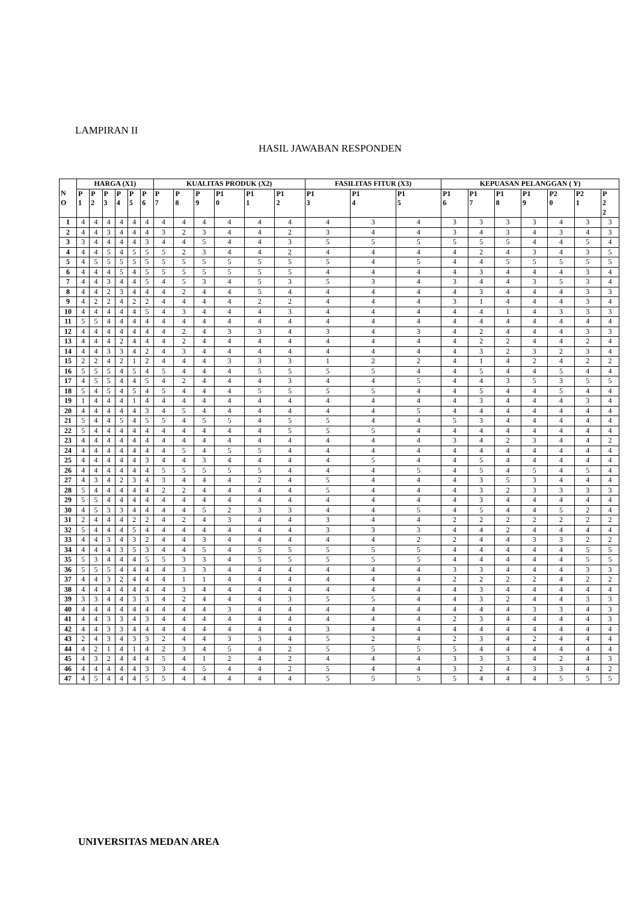LAMPIRAN II
HASIL JAWABAN RESPONDEN
| N O | HARGA (X1) | | | | | | KUALITAS PRODUK (X2) | | | | | | FASILITAS FITUR (X3) | | | KEPUASAN PELANGGAN ( Y) | | | | | | |
| --- | --- | --- | --- | --- | --- | --- | --- | --- | --- | --- | --- | --- | --- | --- | --- | --- | --- | --- | --- | --- | --- | --- |
| | P 1 | P 2 | P 3 | P 4 | P 5 | P 6 | P 7 | P 8 | P 9 | P1 0 | P1 1 | P1 2 | P1 3 | P1 4 | P1 5 | P1 6 | P1 7 | P1 8 | P1 9 | P2 0 | P2 1 | P 2 2 |
| 1 | 4 | 4 | 4 | 4 | 4 | 4 | 4 | 4 | 4 | 4 | 4 | 4 | 4 | 3 | 4 | 3 | 3 | 3 | 3 | 4 | 3 | 3 |
| 2 | 4 | 4 | 3 | 4 | 4 | 4 | 3 | 2 | 3 | 4 | 4 | 2 | 3 | 4 | 4 | 3 | 4 | 3 | 4 | 3 | 4 | 3 |
| 3 | 3 | 4 | 4 | 4 | 4 | 3 | 4 | 4 | 5 | 4 | 4 | 3 | 5 | 5 | 5 | 5 | 5 | 5 | 4 | 4 | 5 | 4 |
| 4 | 4 | 4 | 5 | 4 | 5 | 5 | 5 | 2 | 3 | 4 | 4 | 2 | 4 | 4 | 4 | 4 | 2 | 4 | 3 | 4 | 3 | 5 |
| 5 | 4 | 5 | 5 | 5 | 5 | 5 | 5 | 5 | 5 | 5 | 5 | 5 | 5 | 4 | 5 | 4 | 4 | 5 | 5 | 5 | 5 | 5 |
| 6 | 4 | 4 | 4 | 5 | 4 | 5 | 5 | 5 | 5 | 5 | 5 | 5 | 4 | 4 | 4 | 4 | 3 | 4 | 4 | 4 | 3 | 4 |
| 7 | 4 | 4 | 3 | 4 | 4 | 5 | 4 | 5 | 3 | 4 | 5 | 3 | 5 | 3 | 4 | 3 | 4 | 4 | 3 | 5 | 3 | 4 |
| 8 | 4 | 4 | 2 | 3 | 4 | 4 | 4 | 2 | 4 | 4 | 5 | 4 | 4 | 4 | 4 | 4 | 3 | 4 | 4 | 4 | 3 | 3 |
| 9 | 4 | 2 | 2 | 4 | 2 | 2 | 4 | 4 | 4 | 4 | 2 | 2 | 4 | 4 | 4 | 3 | 1 | 4 | 4 | 4 | 3 | 4 |
| 10 | 4 | 4 | 4 | 4 | 4 | 5 | 4 | 3 | 4 | 4 | 4 | 3 | 4 | 4 | 4 | 4 | 4 | 1 | 4 | 3 | 3 | 3 |
| 11 | 5 | 5 | 4 | 4 | 4 | 4 | 4 | 4 | 4 | 4 | 4 | 4 | 4 | 4 | 4 | 4 | 4 | 4 | 4 | 4 | 4 | 4 |
| 12 | 4 | 4 | 4 | 4 | 4 | 4 | 4 | 2 | 4 | 3 | 3 | 4 | 3 | 4 | 3 | 4 | 2 | 4 | 4 | 4 | 3 | 3 |
| 13 | 4 | 4 | 4 | 2 | 4 | 4 | 4 | 2 | 4 | 4 | 4 | 4 | 4 | 4 | 4 | 4 | 2 | 2 | 4 | 4 | 2 | 4 |
| 14 | 4 | 4 | 3 | 3 | 4 | 2 | 4 | 3 | 4 | 4 | 4 | 4 | 4 | 4 | 4 | 4 | 3 | 2 | 3 | 2 | 3 | 4 |
| 15 | 2 | 2 | 4 | 2 | 1 | 2 | 4 | 4 | 4 | 3 | 3 | 3 | 1 | 2 | 2 | 4 | 1 | 4 | 2 | 4 | 2 | 2 |
| 16 | 5 | 5 | 5 | 4 | 5 | 4 | 5 | 4 | 4 | 4 | 5 | 5 | 5 | 5 | 4 | 4 | 5 | 4 | 4 | 5 | 4 | 4 |
| 17 | 4 | 5 | 5 | 4 | 4 | 5 | 4 | 2 | 4 | 4 | 4 | 3 | 4 | 4 | 5 | 4 | 4 | 3 | 5 | 3 | 5 | 5 |
| 18 | 5 | 4 | 5 | 4 | 5 | 4 | 5 | 4 | 4 | 4 | 5 | 5 | 5 | 5 | 4 | 4 | 5 | 4 | 4 | 5 | 4 | 4 |
| 19 | 1 | 4 | 4 | 4 | 1 | 4 | 4 | 4 | 4 | 4 | 4 | 4 | 4 | 4 | 4 | 4 | 3 | 4 | 4 | 4 | 3 | 4 |
| 20 | 4 | 4 | 4 | 4 | 4 | 3 | 4 | 5 | 4 | 4 | 4 | 4 | 4 | 4 | 5 | 4 | 4 | 4 | 4 | 4 | 4 | 4 |
| 21 | 5 | 4 | 4 | 5 | 4 | 5 | 5 | 4 | 5 | 5 | 4 | 5 | 5 | 4 | 4 | 5 | 3 | 4 | 4 | 4 | 4 | 4 |
| 22 | 5 | 4 | 4 | 4 | 4 | 4 | 4 | 4 | 4 | 4 | 4 | 5 | 5 | 5 | 4 | 4 | 4 | 4 | 4 | 4 | 4 | 4 |
| 23 | 4 | 4 | 4 | 4 | 4 | 4 | 4 | 4 | 4 | 4 | 4 | 4 | 4 | 4 | 4 | 3 | 4 | 2 | 3 | 4 | 4 | 2 |
| 24 | 4 | 4 | 4 | 4 | 4 | 4 | 4 | 5 | 4 | 5 | 5 | 4 | 4 | 4 | 4 | 4 | 4 | 4 | 4 | 4 | 4 | 4 |
| 25 | 4 | 4 | 4 | 4 | 4 | 3 | 4 | 4 | 3 | 4 | 4 | 4 | 4 | 5 | 4 | 4 | 5 | 4 | 4 | 4 | 4 | 4 |
| 26 | 4 | 4 | 4 | 4 | 4 | 4 | 5 | 5 | 5 | 5 | 5 | 4 | 4 | 4 | 5 | 4 | 5 | 4 | 5 | 4 | 5 | 4 |
| 27 | 4 | 3 | 4 | 2 | 3 | 4 | 3 | 4 | 4 | 4 | 2 | 4 | 5 | 4 | 4 | 4 | 3 | 5 | 3 | 4 | 4 | 4 |
| 28 | 5 | 4 | 4 | 4 | 4 | 4 | 2 | 2 | 4 | 4 | 4 | 4 | 5 | 4 | 4 | 4 | 3 | 2 | 3 | 3 | 3 | 3 |
| 29 | 5 | 5 | 4 | 4 | 4 | 4 | 4 | 4 | 4 | 4 | 4 | 4 | 4 | 4 | 4 | 4 | 3 | 4 | 4 | 4 | 4 | 4 |
| 30 | 4 | 5 | 3 | 3 | 4 | 4 | 4 | 4 | 5 | 2 | 3 | 3 | 4 | 4 | 5 | 4 | 5 | 4 | 4 | 5 | 2 | 4 |
| 31 | 2 | 4 | 4 | 4 | 2 | 2 | 4 | 2 | 4 | 3 | 4 | 4 | 3 | 4 | 4 | 2 | 2 | 2 | 2 | 2 | 2 | 2 |
| 32 | 5 | 4 | 4 | 4 | 5 | 4 | 4 | 4 | 4 | 4 | 4 | 4 | 3 | 3 | 3 | 4 | 4 | 2 | 4 | 4 | 4 | 4 |
| 33 | 4 | 4 | 3 | 4 | 3 | 2 | 4 | 4 | 3 | 4 | 4 | 4 | 4 | 4 | 2 | 2 | 4 | 4 | 3 | 3 | 2 | 2 |
| 34 | 4 | 4 | 4 | 3 | 5 | 3 | 4 | 4 | 5 | 4 | 5 | 5 | 5 | 5 | 5 | 4 | 4 | 4 | 4 | 4 | 5 | 5 |
| 35 | 5 | 3 | 4 | 4 | 4 | 5 | 5 | 3 | 3 | 4 | 5 | 5 | 5 | 5 | 5 | 4 | 4 | 4 | 4 | 4 | 5 | 5 |
| 36 | 5 | 5 | 5 | 4 | 4 | 4 | 4 | 3 | 3 | 4 | 4 | 4 | 4 | 4 | 4 | 3 | 3 | 4 | 4 | 4 | 3 | 3 |
| 37 | 4 | 4 | 3 | 2 | 4 | 4 | 4 | 1 | 1 | 4 | 4 | 4 | 4 | 4 | 4 | 2 | 2 | 2 | 2 | 4 | 2 | 2 |
| 38 | 4 | 4 | 4 | 4 | 4 | 4 | 4 | 3 | 4 | 4 | 4 | 4 | 4 | 4 | 4 | 4 | 3 | 4 | 4 | 4 | 4 | 4 |
| 39 | 3 | 3 | 4 | 4 | 3 | 3 | 4 | 2 | 4 | 4 | 4 | 3 | 5 | 5 | 4 | 4 | 3 | 2 | 4 | 4 | 3 | 3 |
| 40 | 4 | 4 | 4 | 4 | 4 | 4 | 4 | 4 | 4 | 3 | 4 | 4 | 4 | 4 | 4 | 4 | 4 | 4 | 3 | 3 | 4 | 3 |
| 41 | 4 | 4 | 3 | 3 | 4 | 3 | 4 | 4 | 4 | 4 | 4 | 4 | 4 | 4 | 4 | 2 | 3 | 4 | 4 | 4 | 4 | 3 |
| 42 | 4 | 4 | 3 | 3 | 4 | 4 | 4 | 4 | 4 | 4 | 4 | 4 | 3 | 4 | 4 | 4 | 4 | 4 | 4 | 4 | 4 | 4 |
| 43 | 2 | 4 | 3 | 4 | 3 | 3 | 2 | 4 | 4 | 3 | 3 | 4 | 5 | 2 | 4 | 2 | 3 | 4 | 2 | 4 | 4 | 4 |
| 44 | 4 | 2 | 1 | 4 | 1 | 4 | 2 | 3 | 4 | 5 | 4 | 2 | 5 | 5 | 5 | 5 | 4 | 4 | 4 | 4 | 4 | 4 |
| 45 | 4 | 3 | 2 | 4 | 4 | 4 | 5 | 4 | 1 | 2 | 4 | 2 | 4 | 4 | 4 | 3 | 3 | 3 | 4 | 2 | 4 | 3 |
| 46 | 4 | 4 | 4 | 4 | 4 | 3 | 3 | 4 | 5 | 4 | 4 | 2 | 5 | 4 | 4 | 3 | 2 | 4 | 3 | 3 | 4 | 2 |
| 47 | 4 | 5 | 4 | 4 | 4 | 5 | 5 | 4 | 4 | 4 | 4 | 4 | 5 | 5 | 5 | 5 | 4 | 4 | 4 | 5 | 5 | 5 |
UNIVERSITAS MEDAN AREA